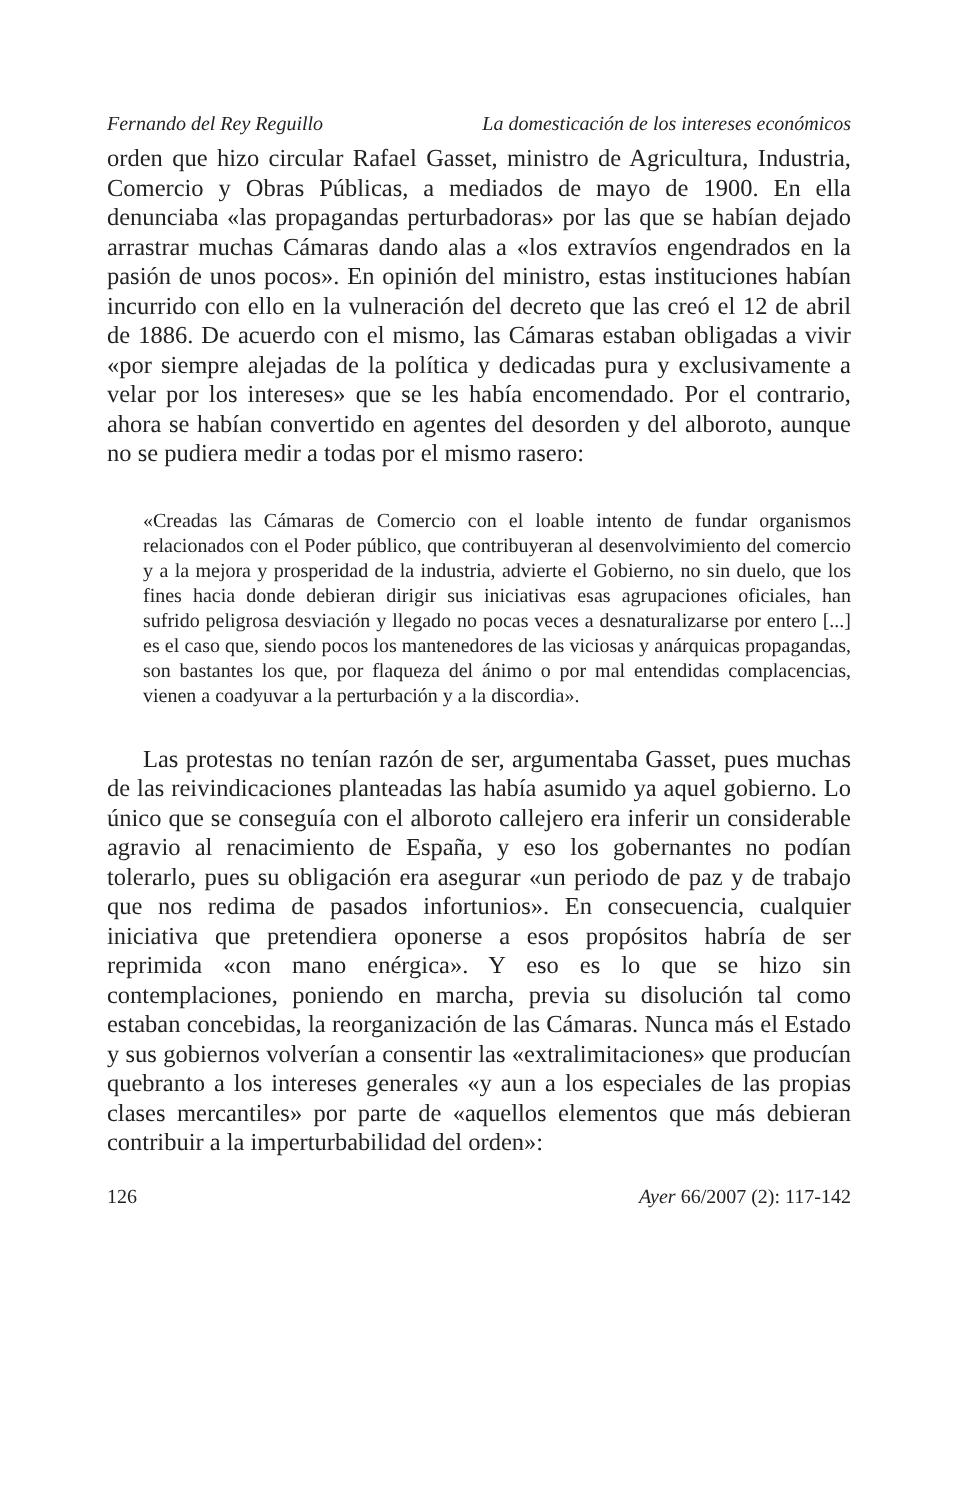Fernando del Rey Reguillo La domesticación de los intereses económicos
orden que hizo circular Rafael Gasset, ministro de Agricultura, Industria, Comercio y Obras Públicas, a mediados de mayo de 1900. En ella denunciaba «las propagandas perturbadoras» por las que se habían dejado arrastrar muchas Cámaras dando alas a «los extravíos engendrados en la pasión de unos pocos». En opinión del ministro, estas instituciones habían incurrido con ello en la vulneración del decreto que las creó el 12 de abril de 1886. De acuerdo con el mismo, las Cámaras estaban obligadas a vivir «por siempre alejadas de la política y dedicadas pura y exclusivamente a velar por los intereses» que se les había encomendado. Por el contrario, ahora se habían convertido en agentes del desorden y del alboroto, aunque no se pudiera medir a todas por el mismo rasero:
«Creadas las Cámaras de Comercio con el loable intento de fundar organismos relacionados con el Poder público, que contribuyeran al desenvolvimiento del comercio y a la mejora y prosperidad de la industria, advierte el Gobierno, no sin duelo, que los fines hacia donde debieran dirigir sus iniciativas esas agrupaciones oficiales, han sufrido peligrosa desviación y llegado no pocas veces a desnaturalizarse por entero [...] es el caso que, siendo pocos los mantenedores de las viciosas y anárquicas propagandas, son bastantes los que, por flaqueza del ánimo o por mal entendidas complacencias, vienen a coadyuvar a la perturbación y a la discordia».
Las protestas no tenían razón de ser, argumentaba Gasset, pues muchas de las reivindicaciones planteadas las había asumido ya aquel gobierno. Lo único que se conseguía con el alboroto callejero era inferir un considerable agravio al renacimiento de España, y eso los gobernantes no podían tolerarlo, pues su obligación era asegurar «un periodo de paz y de trabajo que nos redima de pasados infortunios». En consecuencia, cualquier iniciativa que pretendiera oponerse a esos propósitos habría de ser reprimida «con mano enérgica». Y eso es lo que se hizo sin contemplaciones, poniendo en marcha, previa su disolución tal como estaban concebidas, la reorganización de las Cámaras. Nunca más el Estado y sus gobiernos volverían a consentir las «extralimitaciones» que producían quebranto a los intereses generales «y aun a los especiales de las propias clases mercantiles» por parte de «aquellos elementos que más debieran contribuir a la imperturbabilidad del orden»:
126 Ayer 66/2007 (2): 117-142